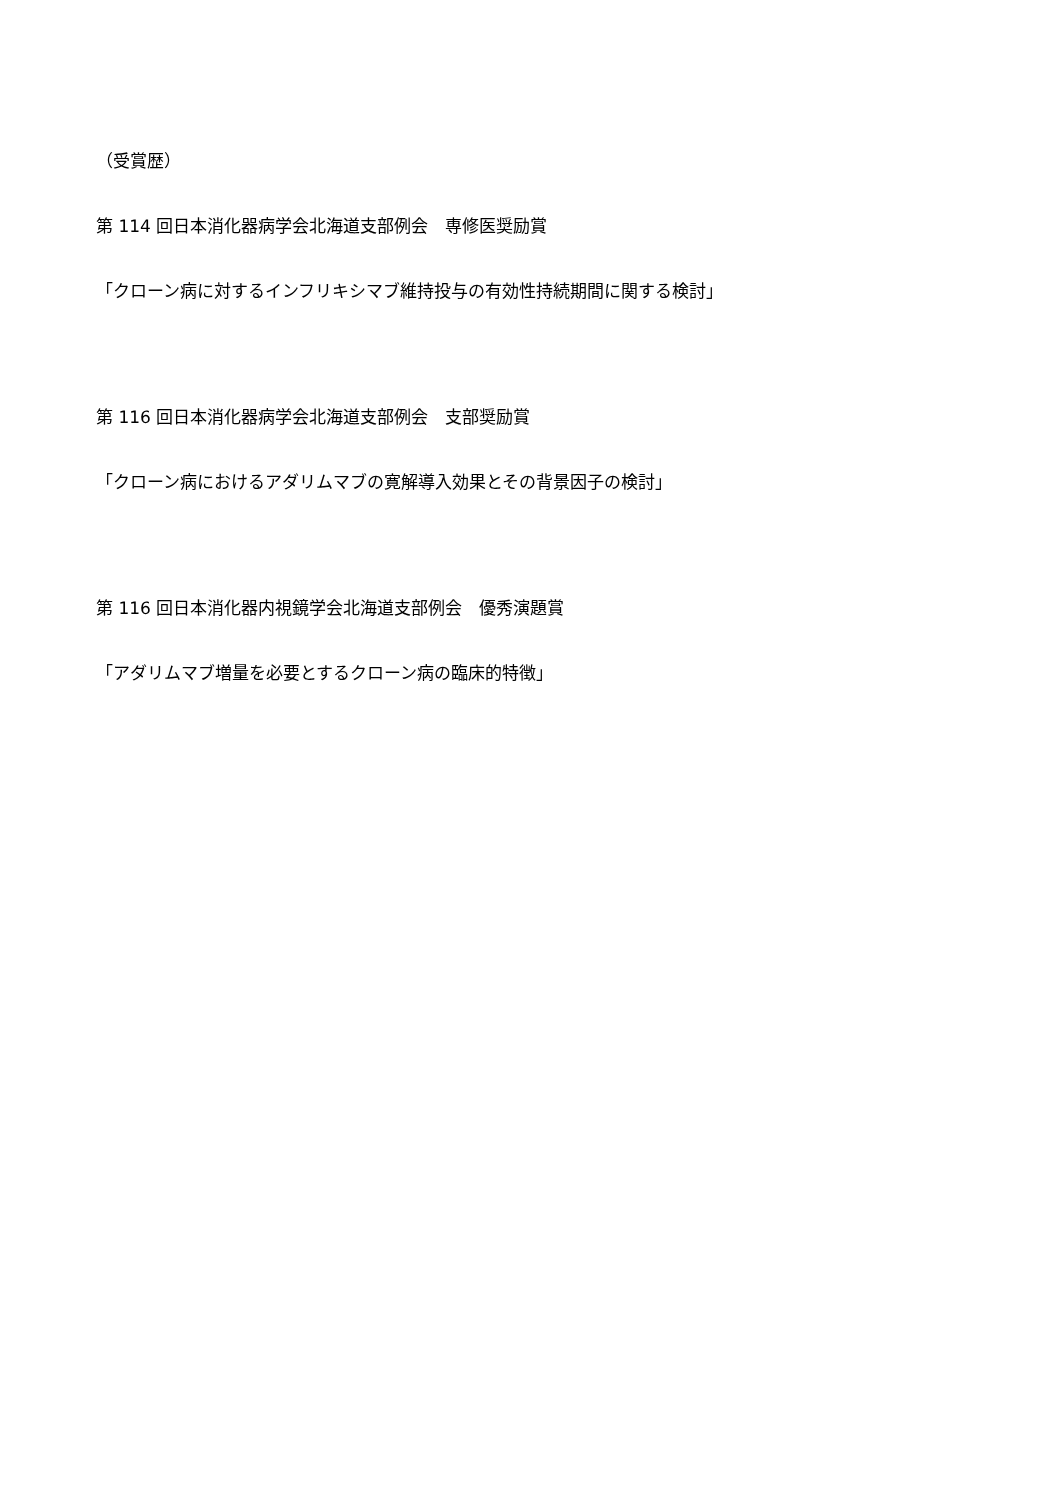（受賞歴）
第 114 回日本消化器病学会北海道支部例会　専修医奨励賞
「クローン病に対するインフリキシマブ維持投与の有効性持続期間に関する検討」
第 116 回日本消化器病学会北海道支部例会　支部奨励賞
「クローン病におけるアダリムマブの寛解導入効果とその背景因子の検討」
第 116 回日本消化器内視鏡学会北海道支部例会　優秀演題賞
「アダリムマブ増量を必要とするクローン病の臨床的特徴」